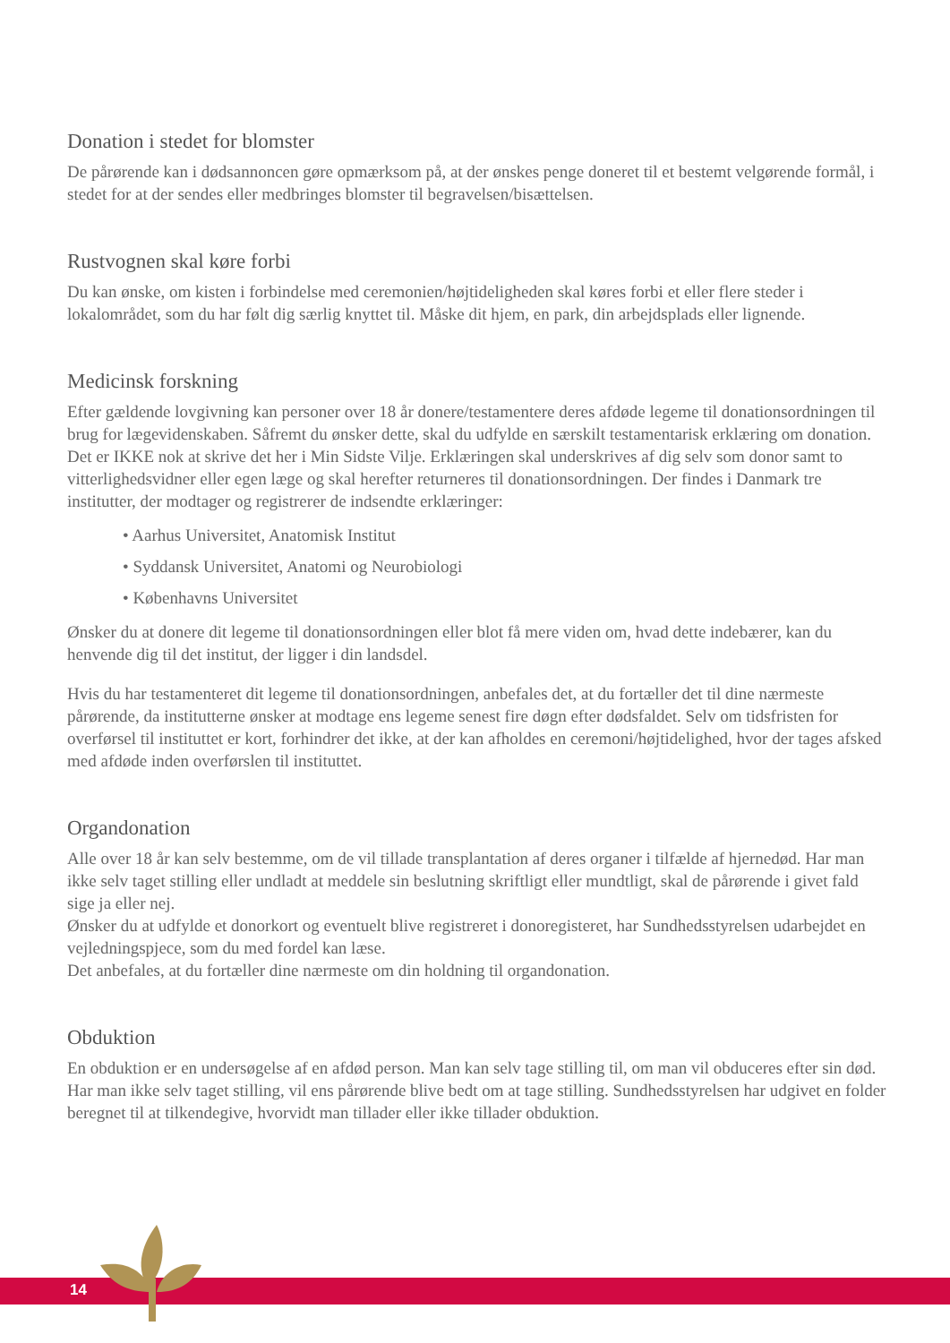Donation i stedet for blomster
De pårørende kan i dødsannoncen gøre opmærksom på, at der ønskes penge doneret til et bestemt velgørende formål, i stedet for at der sendes eller medbringes blomster til begravelsen/bisættelsen.
Rustvognen skal køre forbi
Du kan ønske, om kisten i forbindelse med ceremonien/højtideligheden skal køres forbi et eller flere steder i lokalområdet, som du har følt dig særlig knyttet til. Måske dit hjem, en park, din arbejdsplads eller lignende.
Medicinsk forskning
Efter gældende lovgivning kan personer over 18 år donere/testamentere deres afdøde legeme til donationsordningen til brug for lægevidenskaben. Såfremt du ønsker dette, skal du udfylde en særskilt testamentarisk erklæring om donation. Det er IKKE nok at skrive det her i Min Sidste Vilje. Erklæringen skal underskrives af dig selv som donor samt to vitterlighedsvidner eller egen læge og skal herefter returneres til donationsordningen. Der findes i Danmark tre institutter, der modtager og registrerer de indsendte erklæringer:
• Aarhus Universitet, Anatomisk Institut
• Syddansk Universitet, Anatomi og Neurobiologi
• Københavns Universitet
Ønsker du at donere dit legeme til donationsordningen eller blot få mere viden om, hvad dette indebærer, kan du henvende dig til det institut, der ligger i din landsdel.
Hvis du har testamenteret dit legeme til donationsordningen, anbefales det, at du fortæller det til dine nærmeste pårørende, da institutterne ønsker at modtage ens legeme senest fire døgn efter dødsfaldet. Selv om tidsfristen for overførsel til instituttet er kort, forhindrer det ikke, at der kan afholdes en ceremoni/højtidelighed, hvor der tages afsked med afdøde inden overførslen til instituttet.
Organdonation
Alle over 18 år kan selv bestemme, om de vil tillade transplantation af deres organer i tilfælde af hjernedød. Har man ikke selv taget stilling eller undladt at meddele sin beslutning skriftligt eller mundtligt, skal de pårørende i givet fald sige ja eller nej.
Ønsker du at udfylde et donorkort og eventuelt blive registreret i donoregisteret, har Sundhedsstyrelsen udarbejdet en vejledningspjece, som du med fordel kan læse.
Det anbefales, at du fortæller dine nærmeste om din holdning til organdonation.
Obduktion
En obduktion er en undersøgelse af en afdød person. Man kan selv tage stilling til, om man vil obduceres efter sin død. Har man ikke selv taget stilling, vil ens pårørende blive bedt om at tage stilling. Sundhedsstyrelsen har udgivet en folder beregnet til at tilkendegive, hvorvidt man tillader eller ikke tillader obduktion.
14